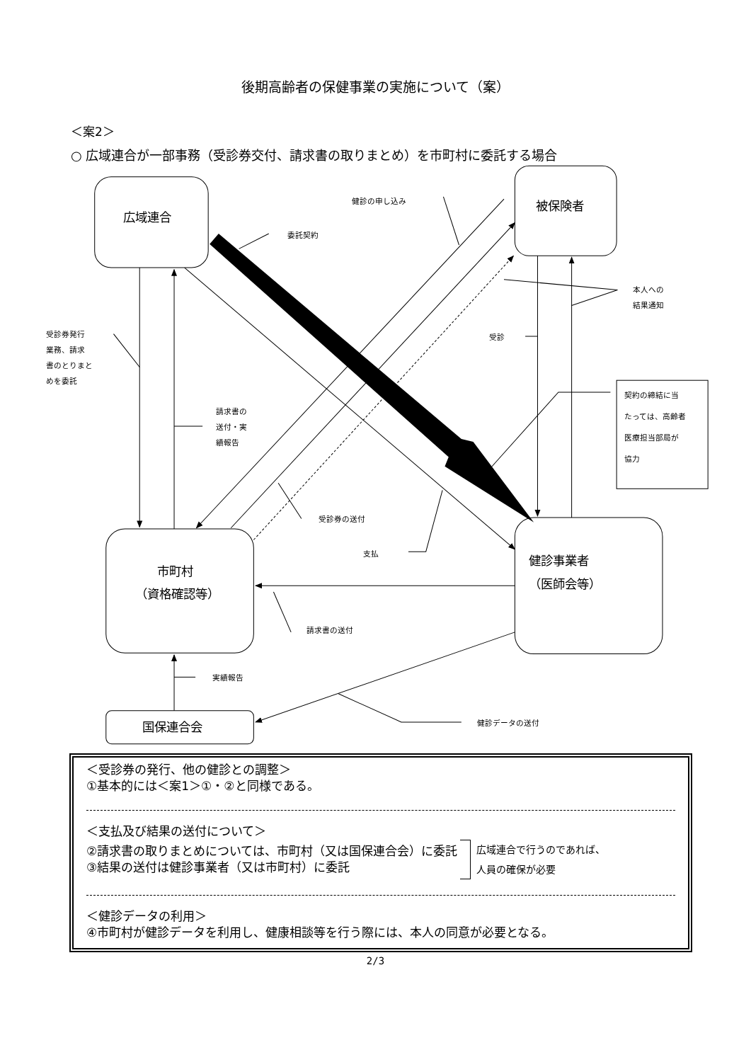後期高齢者の保健事業の実施について（案）
＜案2＞
○ 広域連合が一部事務（受診券交付、請求書の取りまとめ）を市町村に委託する場合
広域連合
健診の申し込み
被保険者
委託契約
本人への
結果通知
受診券発行
業務、請求
書のとりまと
めを委託
受診
契約の締結に当
たっては、高齢者
医療担当部局が
協力
請求書の
送付・実
績報告
受診券の送付
支払
健診事業者
（医師会等）
市町村
（資格確認等）
請求書の送付
実績報告
国保連合会
健診データの送付
＜受診券の発行、他の健診との調整＞
①基本的には＜案1＞①・②と同様である。
＜支払及び結果の送付について＞
②請求書の取りまとめについては、市町村（又は国保連合会）に委託
③結果の送付は健診事業者（又は市町村）に委託
広域連合で行うのであれば、
人員の確保が必要
＜健診データの利用＞
④市町村が健診データを利用し、健康相談等を行う際には、本人の同意が必要となる。
2/3